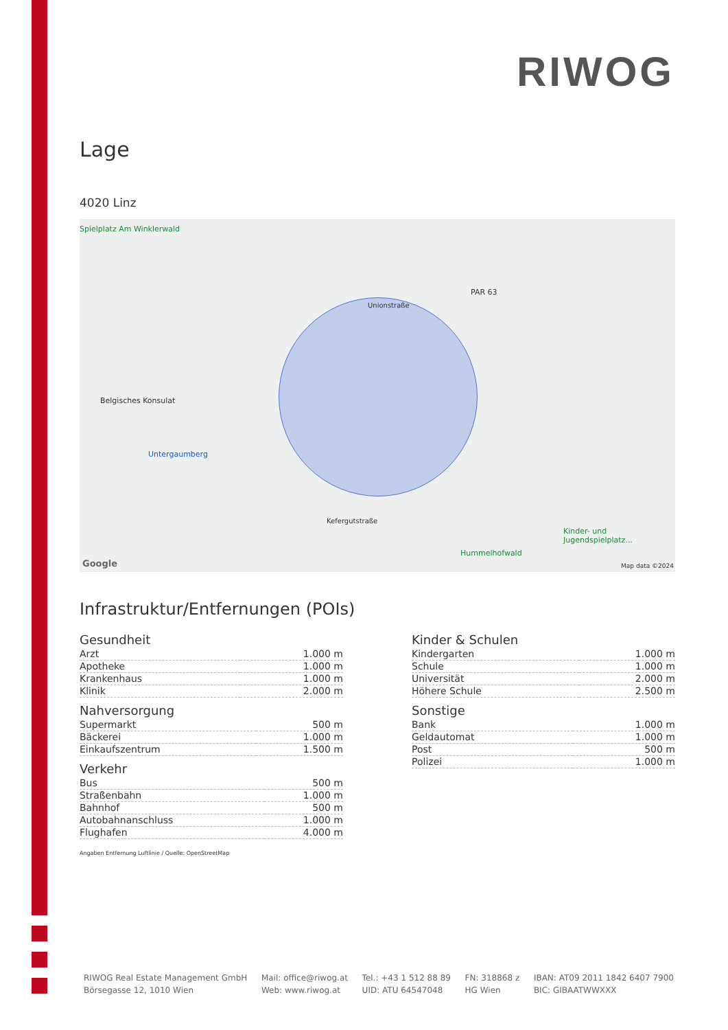RIWOG
Lage
4020 Linz
Spielplatz Am Winklerwald
Unionstraße
Belgisches Konsulat
Untergaumberg
PAR 63
Kefergutstraße
Hummelhofwald
Kinder- und Jugendspielplatz...
Google Map data ©2024
Infrastruktur/Entfernungen (POIs)
Gesundheit
| Arzt | 1.000 m |
| Apotheke | 1.000 m |
| Krankenhaus | 1.000 m |
| Klinik | 2.000 m |
Nahversorgung
| Supermarkt | 500 m |
| Bäckerei | 1.000 m |
| Einkaufszentrum | 1.500 m |
Verkehr
| Bus | 500 m |
| Straßenbahn | 1.000 m |
| Bahnhof | 500 m |
| Autobahnanschluss | 1.000 m |
| Flughafen | 4.000 m |
Kinder & Schulen
| Kindergarten | 1.000 m |
| Schule | 1.000 m |
| Universität | 2.000 m |
| Höhere Schule | 2.500 m |
Sonstige
| Bank | 1.000 m |
| Geldautomat | 1.000 m |
| Post | 500 m |
| Polizei | 1.000 m |
Angaben Entfernung Luftlinie / Quelle: OpenStreetMap
RIWOG Real Estate Management GmbH
Börsegasse 12, 1010 Wien
Mail: office@riwog.at
Web: www.riwog.at
Tel.: +43 1 512 88 89
UID: ATU 64547048
FN: 318868 z
HG Wien
IBAN: AT09 2011 1842 6407 7900
BIC: GIBAATWWXXX